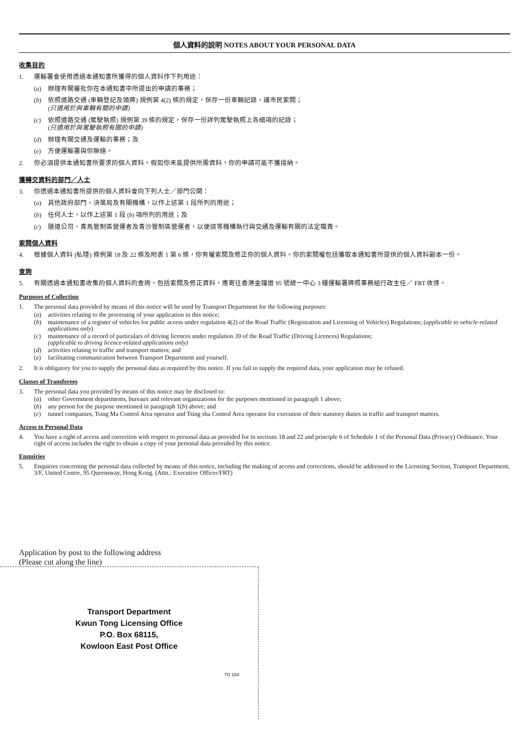個人資料的説明 NOTES ABOUT YOUR PERSONAL DATA
收集目的
1. 運輸署會使用透過本通知書所獲得的個人資料作下列用途：
(a) 辦理有關審批你在本通知書中所提出的申請的事務；
(b) 依照道路交通 (車輛登記及領牌) 規例第 4(2) 條的規定，保存一份車輛記錄，讓市民索閱；
(只適用於與車輛有關的申請)
(c) 依照道路交通 (駕駛執照) 規例第 39 條的規定，保存一份詳列駕駛執照上各細項的記錄；
(只適用於與駕駛執照有關的申請)
(d) 辦理有關交通及運輸的事務；及
(e) 方便運輸署與你聯絡。
2. 你必須提供本通知書所要求的個人資料。假如你未能提供所需資料，你的申請可能不獲接納。
獲轉交資料的部門／人士
3. 你透過本通知書所提供的個人資料會向下列人士／部門公開：
(a) 其他政府部門、決策局及有關機構，以作上述第 1 段所列的用途；
(b) 任何人士，以作上述第 1 段 (b) 項所列的用途；及
(c) 隧道公司、青馬管制區營運者及青沙管制區營運者，以便該等機構執行與交通及運輸有關的法定職責。
索閱個人資料
4. 根據個人資料 (私隱) 條例第 18 及 22 條及附表 1 第 6 條，你有權索閱及修正你的個人資料。你的索閱權包括獲取本通知書所提供的個人資料副本一份。
查詢
5. 有關透過本通知書收集的個人資料的查詢，包括索閱及修正資料，應寄往香港金鐘道 95 號統一中心 3 樓運輸署牌照事務組行政主任／ FRT 收啓。
Purposes of Collection
1. The personal data provided by means of this notice will be used by Transport Department for the following purposes:
(a) activities relating to the processing of your application in this notice;
(b) maintenance of a register of vehicles for public access under regulation 4(2) of the Road Traffic (Registration and Licensing of Vehicles) Regulations; (applicable to vehicle-related applications only)
(c) maintenance of a record of particulars of driving licences under regulation 39 of the Road Traffic (Driving Licences) Regulations;
(applicable to driving licence-related applications only)
(d) activities relating to traffic and transport matters; and
(e) facilitating communication between Transport Department and yourself.
2. It is obligatory for you to supply the personal data as required by this notice. If you fail to supply the required data, your application may be refused.
Classes of Transferees
3. The personal data you provided by means of this notice may be disclosed to:
(a) other Government departments, bureaux and relevant organizations for the purposes mentioned in paragraph 1 above;
(b) any person for the purpose mentioned in paragraph 1(b) above; and
(c) tunnel companies, Tsing Ma Control Area operator and Tsing sha Control Area operator for execution of their statutory duties in traffic and transport matters.
Access to Personal Data
4. You have a right of access and correction with respect to personal data as provided for in sections 18 and 22 and principle 6 of Schedule 1 of the Personal Data (Privacy) Ordinance. Your right of access includes the right to obtain a copy of your personal data provided by this notice.
Enquiries
5. Enquiries concerning the personal data collected by means of this notice, including the making of access and corrections, should be addressed to the Licensing Section, Transport Department, 3/F, United Centre, 95 Queensway, Hong Kong. (Attn.: Executive Officer/FRT)
Application by post to the following address
(Please cut along the line)
Transport Department
Kwun Tong Licensing Office
P.O. Box 68115,
Kowloon East Post Office
TD 184